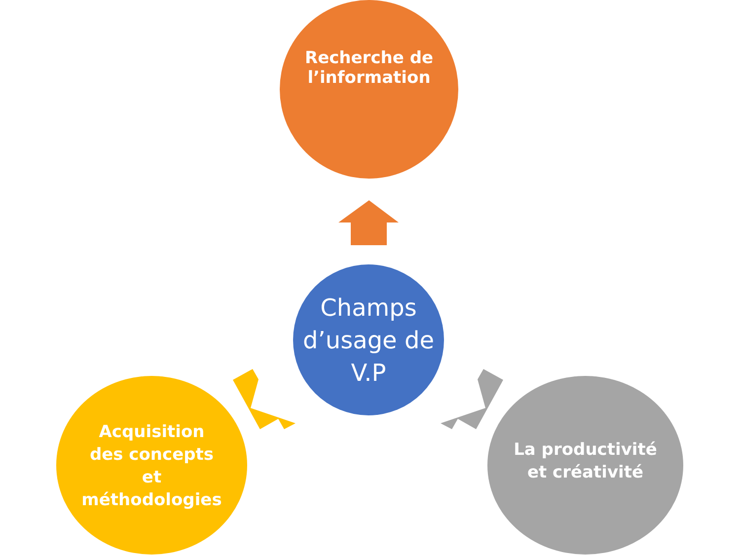Recherche de l’information
Champs d’usage de V.P
Acquisition des concepts et méthodologies
La productivité et créativité